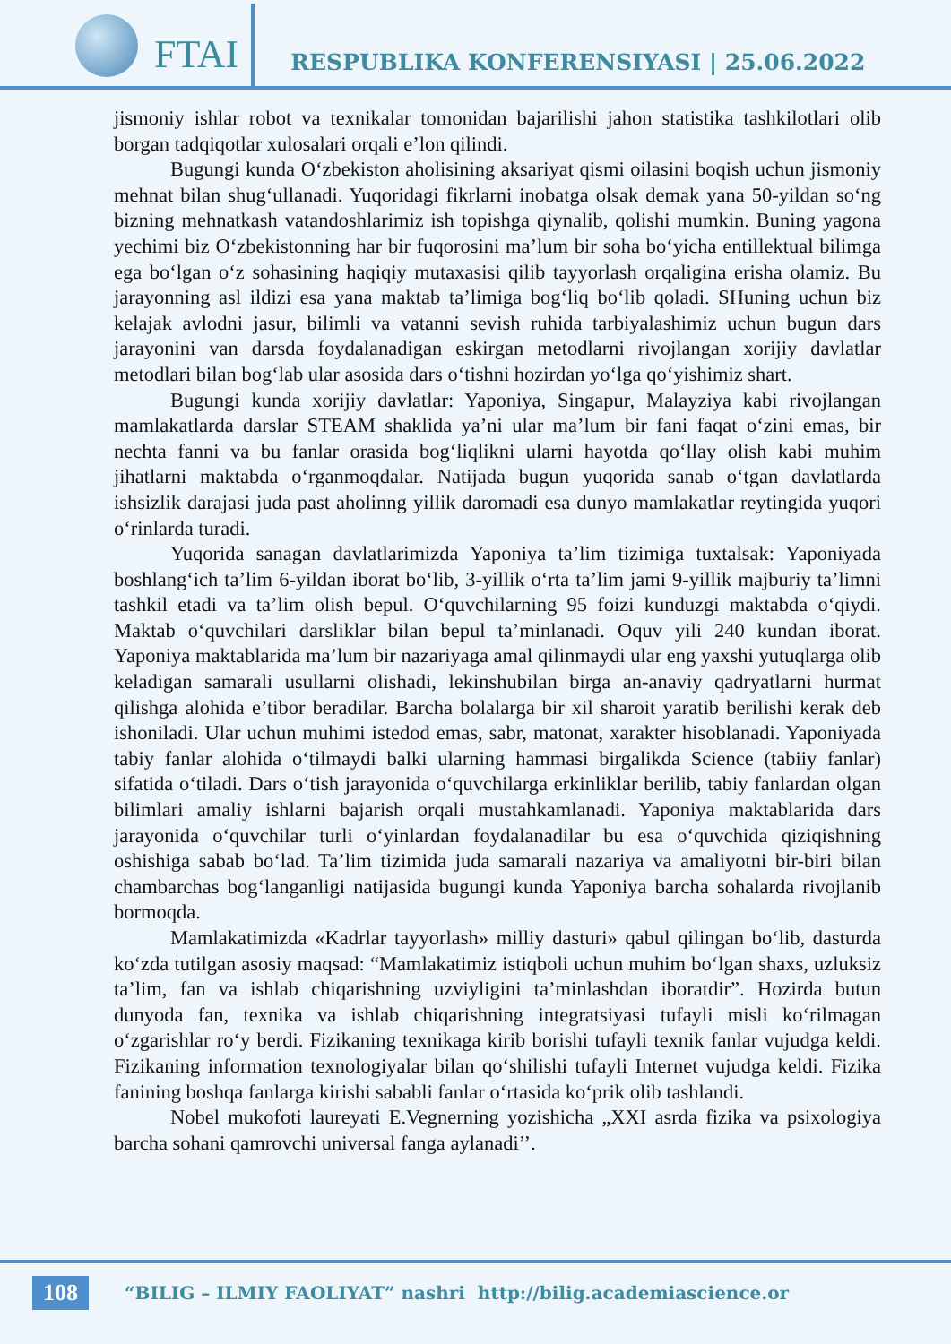FTAI
RESPUBLIKA KONFERENSIYASI | 25.06.2022
jismoniy ishlar robot va texnikalar tomonidan bajarilishi jahon statistika tashkilotlari olib borgan tadqiqotlar xulosalari orqali e’lon qilindi.
Bugungi kunda O‘zbekiston aholisining aksariyat qismi oilasini boqish uchun jismoniy mehnat bilan shug‘ullanadi. Yuqoridagi fikrlarni inobatga olsak demak yana 50-yildan so‘ng bizning mehnatkash vatandoshlarimiz ish topishga qiynalib, qolishi mumkin. Buning yagona yechimi biz O‘zbekistonning har bir fuqorosini ma’lum bir soha bo‘yicha entillektual bilimga ega bo‘lgan o‘z sohasining haqiqiy mutaxasisi qilib tayyorlash orqaligina erisha olamiz. Bu jarayonning asl ildizi esa yana maktab ta’limiga bog‘liq bo‘lib qoladi. SHuning uchun biz kelajak avlodni jasur, bilimli va vatanni sevish ruhida tarbiyalashimiz uchun bugun dars jarayonini van darsda foydalanadigan eskirgan metodlarni rivojlangan xorijiy davlatlar metodlari bilan bog‘lab ular asosida dars o‘tishni hozirdan yo‘lga qo‘yishimiz shart.
Bugungi kunda xorijiy davlatlar: Yaponiya, Singapur, Malayziya kabi rivojlangan mamlakatlarda darslar STEAM shaklida ya’ni ular ma’lum bir fani faqat o‘zini emas, bir nechta fanni va bu fanlar orasida bog‘liqlikni ularni hayotda qo‘llay olish kabi muhim jihatlarni maktabda o‘rganmoqdalar. Natijada bugun yuqorida sanab o‘tgan davlatlarda ishsizlik darajasi juda past aholinng yillik daromadi esa dunyo mamlakatlar reytingida yuqori o‘rinlarda turadi.
Yuqorida sanagan davlatlarimizda Yaponiya ta’lim tizimiga tuxtalsak: Yaponiyada boshlang‘ich ta’lim 6-yildan iborat bo‘lib, 3-yillik o‘rta ta’lim jami 9-yillik majburiy ta’limni tashkil etadi va ta’lim olish bepul. O‘quvchilarning 95 foizi kunduzgi maktabda o‘qiydi. Maktab o‘quvchilari darsliklar bilan bepul ta’minlanadi. Oquv yili 240 kundan iborat. Yaponiya maktablarida ma’lum bir nazariyaga amal qilinmaydi ular eng yaxshi yutuqlarga olib keladigan samarali usullarni olishadi, lekinshubilan birga an-anaviy qadryatlarni hurmat qilishga alohida e’tibor beradilar. Barcha bolalarga bir xil sharoit yaratib berilishi kerak deb ishoniladi. Ular uchun muhimi istedod emas, sabr, matonat, xarakter hisoblanadi. Yaponiyada tabiy fanlar alohida o‘tilmaydi balki ularning hammasi birgalikda Science (tabiiy fanlar) sifatida o‘tiladi. Dars o‘tish jarayonida o‘quvchilarga erkinliklar berilib, tabiy fanlardan olgan bilimlari amaliy ishlarni bajarish orqali mustahkamlanadi. Yaponiya maktablarida dars jarayonida o‘quvchilar turli o‘yinlardan foydalanadilar bu esa o‘quvchida qiziqishning oshishiga sabab bo‘lad. Ta’lim tizimida juda samarali nazariya va amaliyotni bir-biri bilan chambarchas bog‘langanligi natijasida bugungi kunda Yaponiya barcha sohalarda rivojlanib bormoqda.
Mamlakatimizda «Kadrlar tayyorlash» milliy dasturi» qabul qilingan bo‘lib, dasturda ko‘zda tutilgan asosiy maqsad: “Mamlakatimiz istiqboli uchun muhim bo‘lgan shaxs, uzluksiz ta’lim, fan va ishlab chiqarishning uzviyligini ta’minlashdan iboratdir”. Hozirda butun dunyoda fan, texnika va ishlab chiqarishning integratsiyasi tufayli misli ko‘rilmagan o‘zgarishlar ro‘y berdi. Fizikaning texnikaga kirib borishi tufayli texnik fanlar vujudga keldi. Fizikaning information texnologiyalar bilan qo‘shilishi tufayli Internet vujudga keldi. Fizika fanining boshqa fanlarga kirishi sababli fanlar o‘rtasida ko‘prik olib tashlandi.
Nobel mukofoti laureyati E.Vegnerning yozishicha „XXI asrda fizika va psixologiya barcha sohani qamrovchi universal fanga aylanadi’’.
108
“BILIG – ILMIY FAOLIYAT” nashri http://bilig.academiascience.or